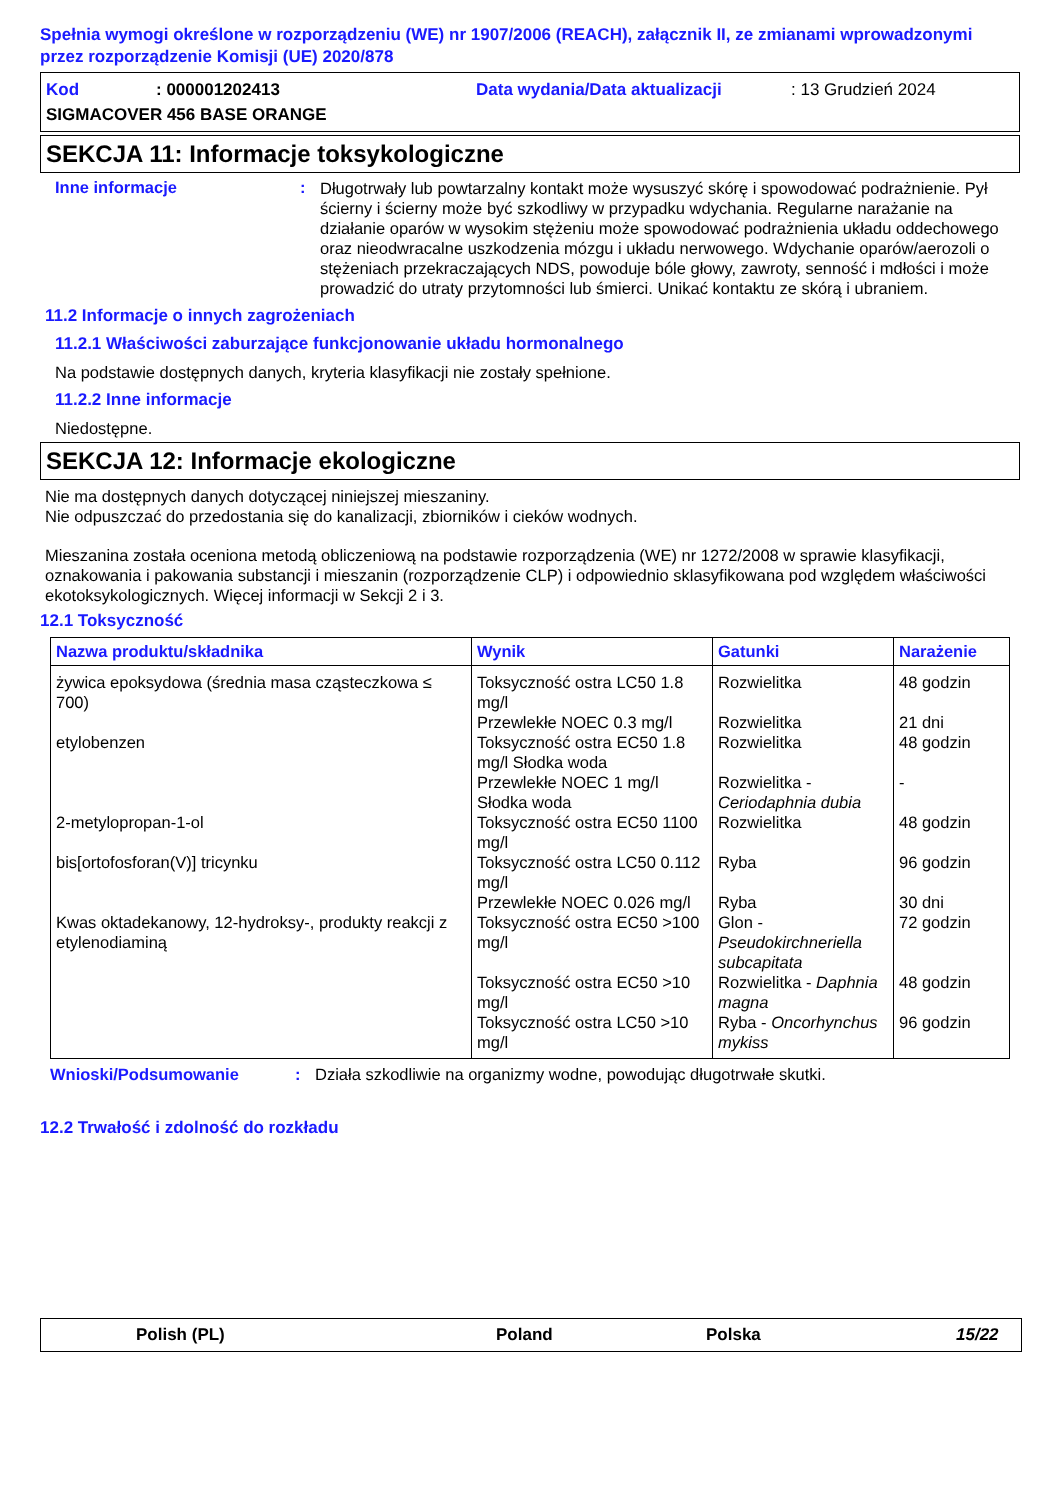Spełnia wymogi określone w rozporządzeniu (WE) nr 1907/2006 (REACH), załącznik II, ze zmianami wprowadzonymi przez rozporządzenie Komisji (UE) 2020/878
Kod: 000001202413 Data wydania/Data aktualizacji: 13 Grudzień 2024
SIGMACOVER 456 BASE ORANGE
SEKCJA 11: Informacje toksykologiczne
Inne informacje:
Długotrwały lub powtarzalny kontakt może wysuszyć skórę i spowodować podrażnienie. Pył ścierny i ścierny może być szkodliwy w przypadku wdychania. Regularne narażanie na działanie oparów w wysokim stężeniu może spowodować podrażnienia układu oddechowego oraz nieodwracalne uszkodzenia mózgu i układu nerwowego. Wdychanie oparów/aerozoli o stężeniach przekraczających NDS, powoduje bóle głowy, zawroty, senność i mdłości i może prowadzić do utraty przytomności lub śmierci. Unikać kontaktu ze skórą i ubraniem.
11.2 Informacje o innych zagrożeniach
11.2.1 Właściwości zaburzające funkcjonowanie układu hormonalnego
Na podstawie dostępnych danych, kryteria klasyfikacji nie zostały spełnione.
11.2.2 Inne informacje
Niedostępne.
SEKCJA 12: Informacje ekologiczne
Nie ma dostępnych danych dotyczącej niniejszej mieszaniny.
Nie odpuszczać do przedostania się do kanalizacji, zbiorników i cieków wodnych.
Mieszanina została oceniona metodą obliczeniową na podstawie rozporządzenia (WE) nr 1272/2008 w sprawie klasyfikacji, oznakowania i pakowania substancji i mieszanin (rozporządzenie CLP) i odpowiednio sklasyfikowana pod względem właściwości ekotoksykologicznych. Więcej informacji w Sekcji 2 i 3.
12.1 Toksyczność
| Nazwa produktu/składnika | Wynik | Gatunki | Narażenie |
| --- | --- | --- | --- |
| żywica epoksydowa (średnia masa cząsteczkowa ≤ 700) | Toksyczność ostra LC50 1.8 mg/l | Rozwielitka | 48 godzin |
| | Przewlekłe NOEC 0.3 mg/l | Rozwielitka | 21 dni |
| etylobenzen | Toksyczność ostra EC50 1.8 mg/l Słodka woda | Rozwielitka | 48 godzin |
| | Przewlekłe NOEC 1 mg/l Słodka woda | Rozwielitka - Ceriodaphnia dubia | - |
| 2-metylopropan-1-ol | Toksyczność ostra EC50 1100 mg/l | Rozwielitka | 48 godzin |
| bis[ortofosforan(V)] tricynku | Toksyczność ostra LC50 0.112 mg/l | Ryba | 96 godzin |
| | Przewlekłe NOEC 0.026 mg/l | Ryba | 30 dni |
| Kwas oktadekanowy, 12-hydroksy-, produkty reakcji z etylenodiaminą | Toksyczność ostra EC50 >100 mg/l | Glon - Pseudokirchneriella subcapitata | 72 godzin |
| | Toksyczność ostra EC50 >10 mg/l | Rozwielitka - Daphnia magna | 48 godzin |
| | Toksyczność ostra LC50 >10 mg/l | Ryba - Oncorhynchus mykiss | 96 godzin |
Wnioski/Podsumowanie: Działa szkodliwie na organizmy wodne, powodując długotrwałe skutki.
12.2 Trwałość i zdolność do rozkładu
Polish (PL) Poland Polska 15/22